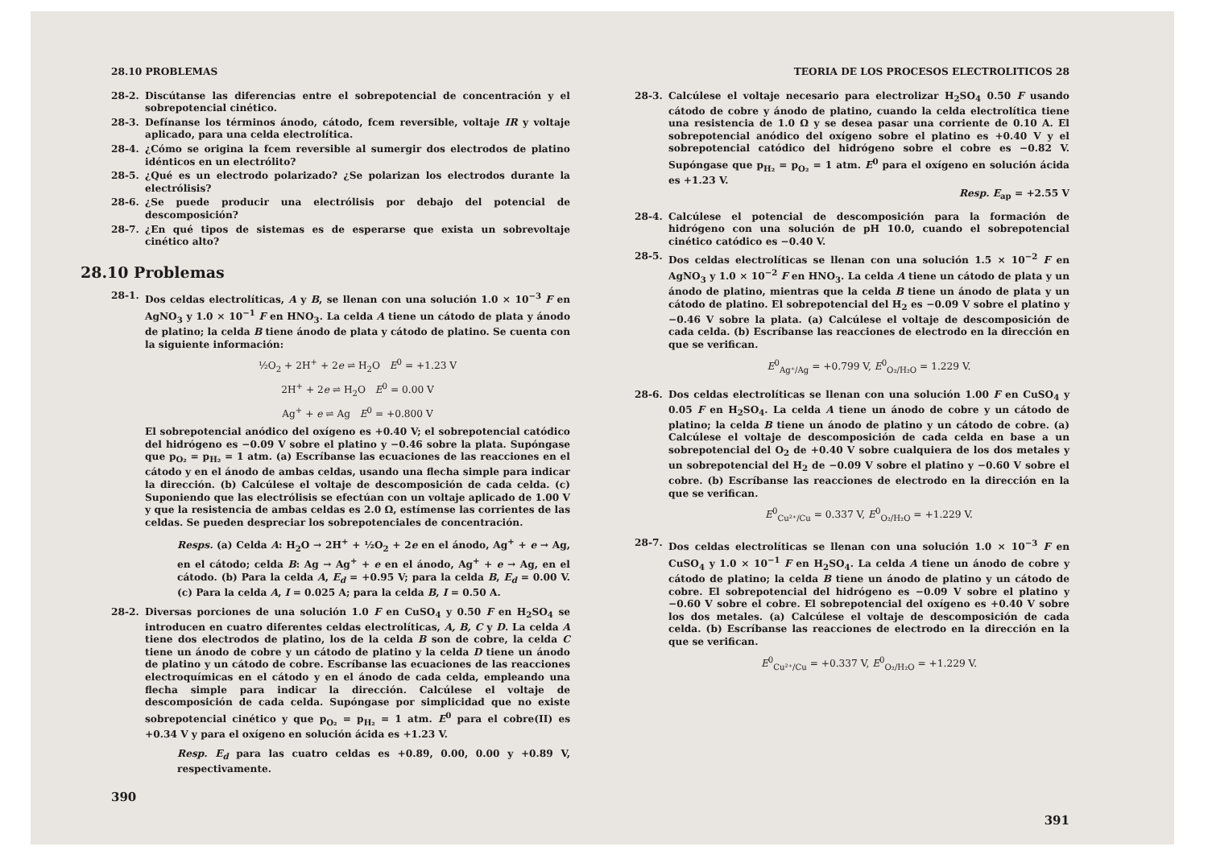28.10 PROBLEMAS
28-2. Discútanse las diferencias entre el sobrepotencial de concentración y el sobrepotencial cinético.
28-3. Defínanse los términos ánodo, cátodo, fcem reversible, voltaje IR y voltaje aplicado, para una celda electrolítica.
28-4. ¿Cómo se origina la fcem reversible al sumergir dos electrodos de platino idénticos en un electrólito?
28-5. ¿Qué es un electrodo polarizado? ¿Se polarizan los electrodos durante la electrólisis?
28-6. ¿Se puede producir una electrólisis por debajo del potencial de descomposición?
28-7. ¿En qué tipos de sistemas es de esperarse que exista un sobrevoltaje cinético alto?
28.10 Problemas
28-1. Dos celdas electrolíticas, A y B, se llenan con una solución 1.0 × 10<sup>−3</sup> F en AgNO<sub>3</sub> y 1.0 × 10<sup>−1</sup> F en HNO<sub>3</sub>. La celda A tiene un cátodo de plata y ánodo de platino; la celda B tiene ánodo de plata y cátodo de platino. Se cuenta con la siguiente información:
½O<sub>2</sub> + 2H<sup>+</sup> + 2e ⇌ H<sub>2</sub>O E<sup>0</sup> = +1.23 V
2H<sup>+</sup> + 2e ⇌ H<sub>2</sub>O E<sup>0</sup> = 0.00 V
Ag<sup>+</sup> + e ⇌ Ag E<sup>0</sup> = +0.800 V
El sobrepotencial anódico del oxígeno es +0.40 V; el sobrepotencial catódico del hidrógeno es −0.09 V sobre el platino y −0.46 sobre la plata. Supóngase que p<sub>O₂</sub> = p<sub>H₂</sub> = 1 atm. (a) Escríbanse las ecuaciones de las reacciones en el cátodo y en el ánodo de ambas celdas, usando una flecha simple para indicar la dirección. (b) Calcúlese el voltaje de descomposición de cada celda. (c) Suponiendo que las electrólisis se efectúan con un voltaje aplicado de 1.00 V y que la resistencia de ambas celdas es 2.0 Ω, estímense las corrientes de las celdas. Se pueden despreciar los sobrepotenciales de concentración.
Resps. (a) Celda A: H<sub>2</sub>O → 2H<sup>+</sup> + ½O<sub>2</sub> + 2e en el ánodo, Ag<sup>+</sup> + e → Ag, en el cátodo; celda B: Ag → Ag<sup>+</sup> + e en el ánodo, Ag<sup>+</sup> + e → Ag, en el cátodo. (b) Para la celda A, E<sub>d</sub> = +0.95 V; para la celda B, E<sub>d</sub> = 0.00 V. (c) Para la celda A, I = 0.025 A; para la celda B, I = 0.50 A.
28-2. Diversas porciones de una solución 1.0 F en CuSO<sub>4</sub> y 0.50 F en H<sub>2</sub>SO<sub>4</sub> se introducen en cuatro diferentes celdas electrolíticas, A, B, C y D. La celda A tiene dos electrodos de platino, los de la celda B son de cobre, la celda C tiene un ánodo de cobre y un cátodo de platino y la celda D tiene un ánodo de platino y un cátodo de cobre. Escríbanse las ecuaciones de las reacciones electroquímicas en el cátodo y en el ánodo de cada celda, empleando una flecha simple para indicar la dirección. Calcúlese el voltaje de descomposición de cada celda. Supóngase por simplicidad que no existe sobrepotencial cinético y que p<sub>O₂</sub> = p<sub>H₂</sub> = 1 atm. E<sup>0</sup> para el cobre(II) es +0.34 V y para el oxígeno en solución ácida es +1.23 V.
Resp. E<sub>d</sub> para las cuatro celdas es +0.89, 0.00, 0.00 y +0.89 V, respectivamente.
390
TEORIA DE LOS PROCESOS ELECTROLITICOS 28
28-3. Calcúlese el voltaje necesario para electrolizar H<sub>2</sub>SO<sub>4</sub> 0.50 F usando cátodo de cobre y ánodo de platino, cuando la celda electrolítica tiene una resistencia de 1.0 Ω y se desea pasar una corriente de 0.10 A. El sobrepotencial anódico del oxígeno sobre el platino es +0.40 V y el sobrepotencial catódico del hidrógeno sobre el cobre es −0.82 V. Supóngase que p<sub>H₂</sub> = p<sub>O₂</sub> = 1 atm. E<sup>0</sup> para el oxígeno en solución ácida es +1.23 V.
Resp. E<sub>ap</sub> = +2.55 V
28-4. Calcúlese el potencial de descomposición para la formación de hidrógeno con una solución de pH 10.0, cuando el sobrepotencial cinético catódico es −0.40 V.
28-5. Dos celdas electrolíticas se llenan con una solución 1.5 × 10<sup>−2</sup> F en AgNO<sub>3</sub> y 1.0 × 10<sup>−2</sup> F en HNO<sub>3</sub>. La celda A tiene un cátodo de plata y un ánodo de platino, mientras que la celda B tiene un ánodo de plata y un cátodo de platino. El sobrepotencial del H<sub>2</sub> es −0.09 V sobre el platino y −0.46 V sobre la plata. (a) Calcúlese el voltaje de descomposición de cada celda. (b) Escríbanse las reacciones de electrodo en la dirección en que se verifican.
E<sup>0</sup><sub>Ag⁺/Ag</sub> = +0.799 V, E<sup>0</sup><sub>O₂/H₂O</sub> = 1.229 V.
28-6. Dos celdas electrolíticas se llenan con una solución 1.00 F en CuSO<sub>4</sub> y 0.05 F en H<sub>2</sub>SO<sub>4</sub>. La celda A tiene un ánodo de cobre y un cátodo de platino; la celda B tiene un ánodo de platino y un cátodo de cobre. (a) Calcúlese el voltaje de descomposición de cada celda en base a un sobrepotencial del O<sub>2</sub> de +0.40 V sobre cualquiera de los dos metales y un sobrepotencial del H<sub>2</sub> de −0.09 V sobre el platino y −0.60 V sobre el cobre. (b) Escríbanse las reacciones de electrodo en la dirección en la que se verifican.
E<sup>0</sup><sub>Cu²⁺/Cu</sub> = 0.337 V, E<sup>0</sup><sub>O₂/H₂O</sub> = +1.229 V.
28-7. Dos celdas electrolíticas se llenan con una solución 1.0 × 10<sup>−3</sup> F en CuSO<sub>4</sub> y 1.0 × 10<sup>−1</sup> F en H<sub>2</sub>SO<sub>4</sub>. La celda A tiene un ánodo de cobre y cátodo de platino; la celda B tiene un ánodo de platino y un cátodo de cobre. El sobrepotencial del hidrógeno es −0.09 V sobre el platino y −0.60 V sobre el cobre. El sobrepotencial del oxígeno es +0.40 V sobre los dos metales. (a) Calcúlese el voltaje de descomposición de cada celda. (b) Escríbanse las reacciones de electrodo en la dirección en la que se verifican.
E<sup>0</sup><sub>Cu²⁺/Cu</sub> = +0.337 V, E<sup>0</sup><sub>O₂/H₂O</sub> = +1.229 V.
391